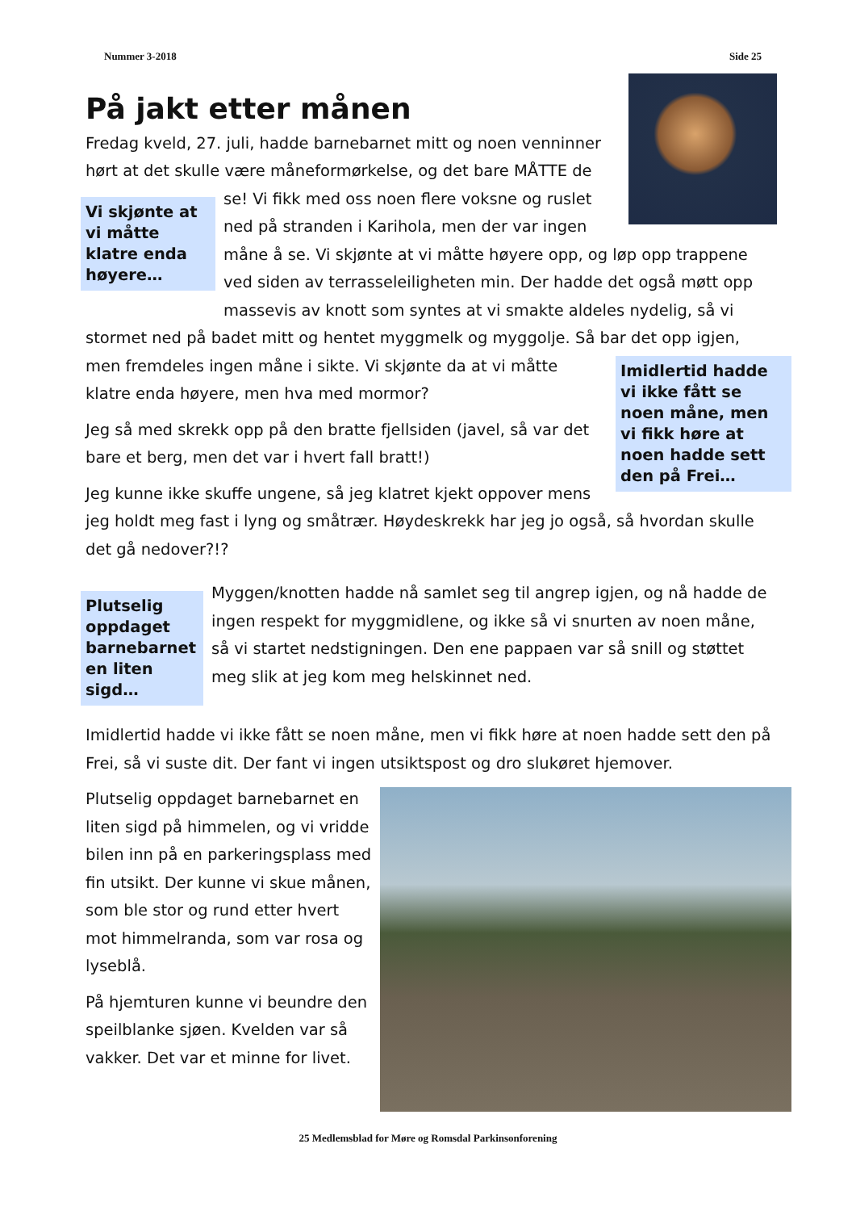Nummer 3-2018 Side 25
På jakt etter månen
Fredag kveld, 27. juli, hadde barnebarnet mitt og noen venninner hørt at det skulle være måneformørkelse, og det bare MÅTTE de se!
Vi skjønte at vi måtte klatre enda høyere…
Vi fikk med oss noen flere voksne og ruslet ned på stranden i Karihola, men der var ingen måne å se. Vi skjønte at vi måtte høyere opp, og løp opp trappene ved siden av terrasseleiligheten min. Der hadde det også møtt opp massevis av knott som syntes at vi smakte aldeles nydelig, så vi stormet ned på badet mitt og hentet myggmelk og myggolje. Så bar det opp igjen, men
Imidlertid hadde vi ikke fått se noen måne, men vi fikk høre at noen hadde sett den på Frei…
fremdeles ingen måne i sikte. Vi skjønte da at vi måtte klatre enda høyere, men hva med mormor?
Jeg så med skrekk opp på den bratte fjellsiden (javel, så var det bare et berg, men det var i hvert fall bratt!)
Jeg kunne ikke skuffe ungene, så jeg klatret kjekt oppover mens jeg holdt meg fast i lyng og småtrær. Høydeskrekk har jeg jo også, så hvordan skulle det gå nedover?!?
Plutselig oppdaget barnebarnet en liten sigd…
Myggen/knotten hadde nå samlet seg til angrep igjen, og nå hadde de ingen respekt for myggmidlene, og ikke så vi snurten av noen måne, så vi startet nedstigningen. Den ene pappaen var så snill og støttet meg slik at jeg kom meg helskinnet ned.
Imidlertid hadde vi ikke fått se noen måne, men vi fikk høre at noen hadde sett den på Frei, så vi suste dit. Der fant vi ingen utsiktspost og dro slukøret hjemover.
Plutselig oppdaget barnebarnet en liten sigd på himmelen, og vi vridde bilen inn på en parkeringsplass med fin utsikt. Der kunne vi skue månen, som ble stor og rund etter hvert mot himmelranda, som var rosa og lyseblå.
På hjemturen kunne vi beundre den speilblanke sjøen. Kvelden var så vakker. Det var et minne for livet.
25 Medlemsblad for Møre og Romsdal Parkinsonforening